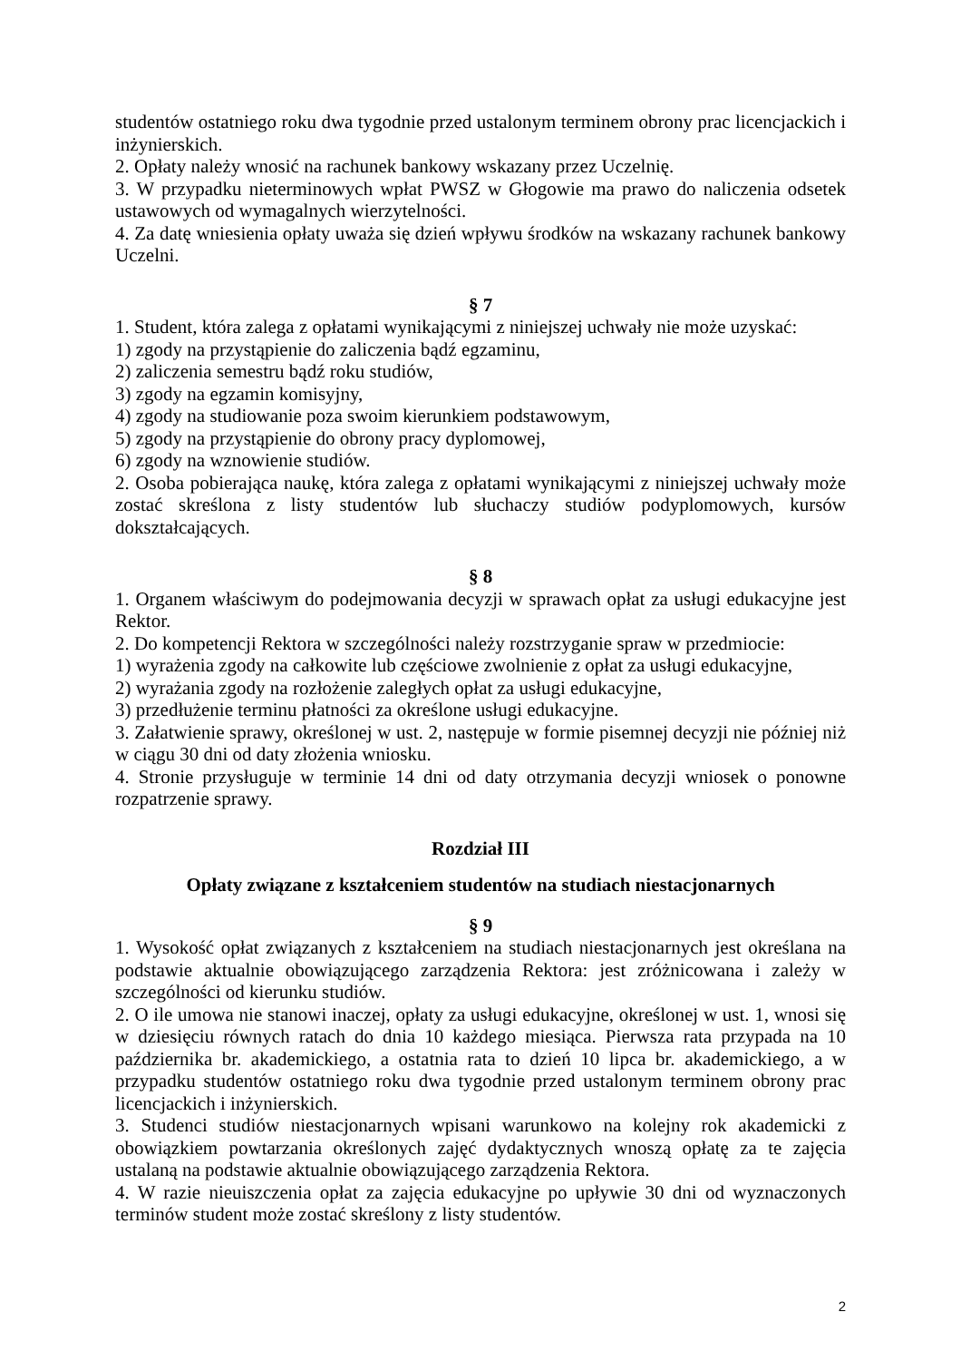studentów ostatniego roku dwa tygodnie przed ustalonym terminem obrony prac licencjackich i inżynierskich.
2. Opłaty należy wnosić na rachunek bankowy wskazany przez Uczelnię.
3. W przypadku nieterminowych wpłat PWSZ w Głogowie ma prawo do naliczenia odsetek ustawowych od wymagalnych wierzytelności.
4. Za datę wniesienia opłaty uważa się dzień wpływu środków na wskazany rachunek bankowy Uczelni.
§ 7
1. Student, która zalega z opłatami wynikającymi z niniejszej uchwały nie może uzyskać:
1) zgody na przystąpienie do zaliczenia bądź egzaminu,
2) zaliczenia semestru bądź roku studiów,
3) zgody na egzamin komisyjny,
4) zgody na studiowanie poza swoim kierunkiem podstawowym,
5) zgody na przystąpienie do obrony pracy dyplomowej,
6) zgody na wznowienie studiów.
2. Osoba pobierająca naukę, która zalega z opłatami wynikającymi z niniejszej uchwały może zostać skreślona z listy studentów lub słuchaczy studiów podyplomowych, kursów dokształcających.
§ 8
1. Organem właściwym do podejmowania decyzji w sprawach opłat za usługi edukacyjne jest Rektor.
2. Do kompetencji Rektora w szczególności należy rozstrzyganie spraw w przedmiocie:
1) wyrażenia zgody na całkowite lub częściowe zwolnienie z opłat za usługi edukacyjne,
2) wyrażania zgody na rozłożenie zaległych opłat za usługi edukacyjne,
3) przedłużenie terminu płatności za określone usługi edukacyjne.
3. Załatwienie sprawy, określonej w ust. 2, następuje w formie pisemnej decyzji nie później niż w ciągu 30 dni od daty złożenia wniosku.
4. Stronie przysługuje w terminie 14 dni od daty otrzymania decyzji wniosek o ponowne rozpatrzenie sprawy.
Rozdział III
Opłaty związane z kształceniem studentów na studiach niestacjonarnych
§ 9
1. Wysokość opłat związanych z kształceniem na studiach niestacjonarnych jest określana na podstawie aktualnie obowiązującego zarządzenia Rektora: jest zróżnicowana i zależy w szczególności od kierunku studiów.
2. O ile umowa nie stanowi inaczej, opłaty za usługi edukacyjne, określonej w ust. 1, wnosi się w dziesięciu równych ratach do dnia 10 każdego miesiąca. Pierwsza rata przypada na 10 października br. akademickiego, a ostatnia rata to dzień 10 lipca br. akademickiego, a w przypadku studentów ostatniego roku dwa tygodnie przed ustalonym terminem obrony prac licencjackich i inżynierskich.
3. Studenci studiów niestacjonarnych wpisani warunkowo na kolejny rok akademicki z obowiązkiem powtarzania określonych zajęć dydaktycznych wnoszą opłatę za te zajęcia ustalaną na podstawie aktualnie obowiązującego zarządzenia Rektora.
4. W razie nieuiszczenia opłat za zajęcia edukacyjne po upływie 30 dni od wyznaczonych terminów student może zostać skreślony z listy studentów.
2